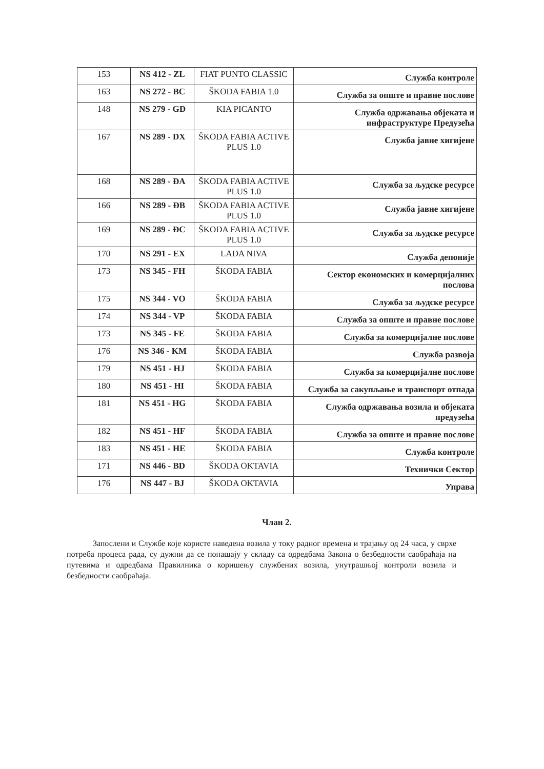| 153 | NS 412 - ZL | FIAT PUNTO CLASSIC | Служба контроле |
| 163 | NS 272 - BC | ŠKODA FABIA 1.0 | Служба за опште и правне послове |
| 148 | NS 279 - GĐ | KIA PICANTO | Служба одржавања објеката и инфраструктуре Предузећа |
| 167 | NS 289 - DX | ŠKODA FABIA ACTIVE PLUS 1.0 | Служба јавне хигијене |
| 168 | NS 289 - ĐA | ŠKODA FABIA ACTIVE PLUS 1.0 | Служба за људске ресурсе |
| 166 | NS 289 - ĐB | ŠKODA FABIA ACTIVE PLUS 1.0 | Служба јавне хигијене |
| 169 | NS 289 - ĐC | ŠKODA FABIA ACTIVE PLUS 1.0 | Служба за људске ресурсе |
| 170 | NS 291 - EX | LADA NIVA | Служба депоније |
| 173 | NS 345 - FH | ŠKODA FABIA | Сектор економских и комерцијалних послова |
| 175 | NS 344 - VO | ŠKODA FABIA | Служба за људске ресурсе |
| 174 | NS 344 - VP | ŠKODA FABIA | Служба за опште и правне послове |
| 173 | NS 345 - FE | ŠKODA FABIA | Служба за комерцијалне послове |
| 176 | NS 346 - KM | ŠKODA FABIA | Служба развоја |
| 179 | NS 451 - HJ | ŠKODA FABIA | Служба за комерцијалне послове |
| 180 | NS 451 - HI | ŠKODA FABIA | Служба за сакупљање и транспорт отпада |
| 181 | NS 451 - HG | ŠKODA FABIA | Служба одржавања возила и објеката предузећа |
| 182 | NS 451 - HF | ŠKODA FABIA | Служба за опште и правне послове |
| 183 | NS 451 - HE | ŠKODA FABIA | Служба контроле |
| 171 | NS 446 - BD | ŠKODA OKTAVIA | Технички Сектор |
| 176 | NS 447 - BJ | ŠKODA OKTAVIA | Управа |
Члан 2.
Запослени и Службе које користе наведена возила у току радног времена и трајању од 24 часа, у сврхе потреба процеса рада, су дужни да се понашају у складу са одредбама Закона о безбедности саобраћаја на путевима и одредбама Правилника о коришењу службених возила, унутрашњој контроли возила и безбедности саобраћаја.